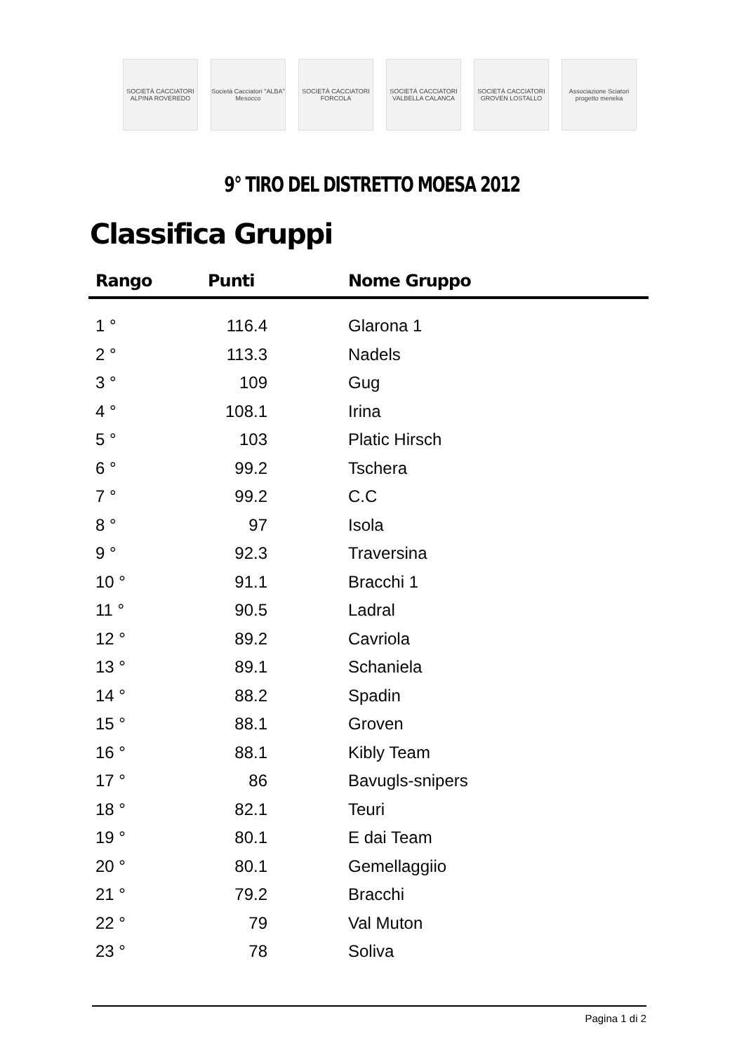SOCIETÀ CACCIATORI ALPINA ROVEREDO
Società Cacciatori "ALBA" Mesocco
SOCIETÀ CACCIATORI FORCOLA
SOCIETÀ CACCIATORI VALBELLA CALANCA
SOCIETÀ CACCIATORI GROVEN LOSTALLO
Associazione Sciatori progetto meneka
9° TIRO DEL DISTRETTO MOESA 2012
Classifica Gruppi
| Rango | Punti | Nome Gruppo |
| --- | --- | --- |
| 1 ° | 116.4 | Glarona 1 |
| 2 ° | 113.3 | Nadels |
| 3 ° | 109 | Gug |
| 4 ° | 108.1 | Irina |
| 5 ° | 103 | Platic Hirsch |
| 6 ° | 99.2 | Tschera |
| 7 ° | 99.2 | C.C |
| 8 ° | 97 | Isola |
| 9 ° | 92.3 | Traversina |
| 10 ° | 91.1 | Bracchi 1 |
| 11 ° | 90.5 | Ladral |
| 12 ° | 89.2 | Cavriola |
| 13 ° | 89.1 | Schaniela |
| 14 ° | 88.2 | Spadin |
| 15 ° | 88.1 | Groven |
| 16 ° | 88.1 | Kibly Team |
| 17 ° | 86 | Bavugls-snipers |
| 18 ° | 82.1 | Teuri |
| 19 ° | 80.1 | E dai Team |
| 20 ° | 80.1 | Gemellaggiio |
| 21 ° | 79.2 | Bracchi |
| 22 ° | 79 | Val Muton |
| 23 ° | 78 | Soliva |
Pagina 1 di 2